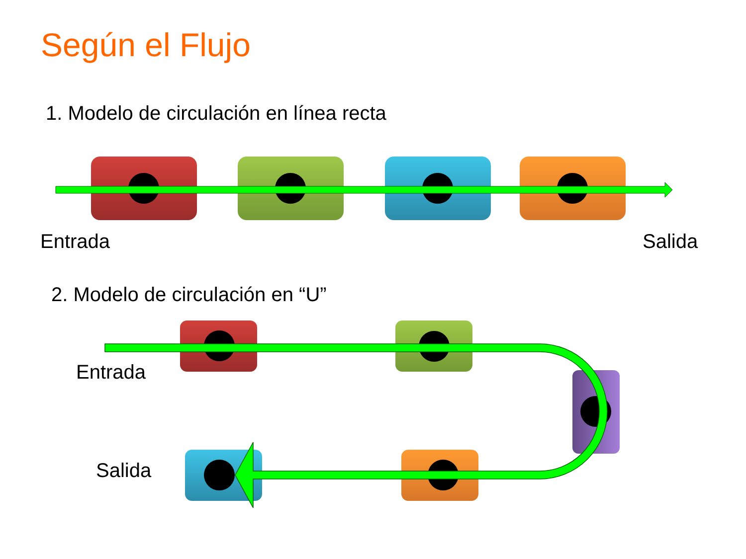Según el Flujo
1. Modelo de circulación en línea recta
Entrada Salida
2. Modelo de circulación en “U”
Entrada
Salida